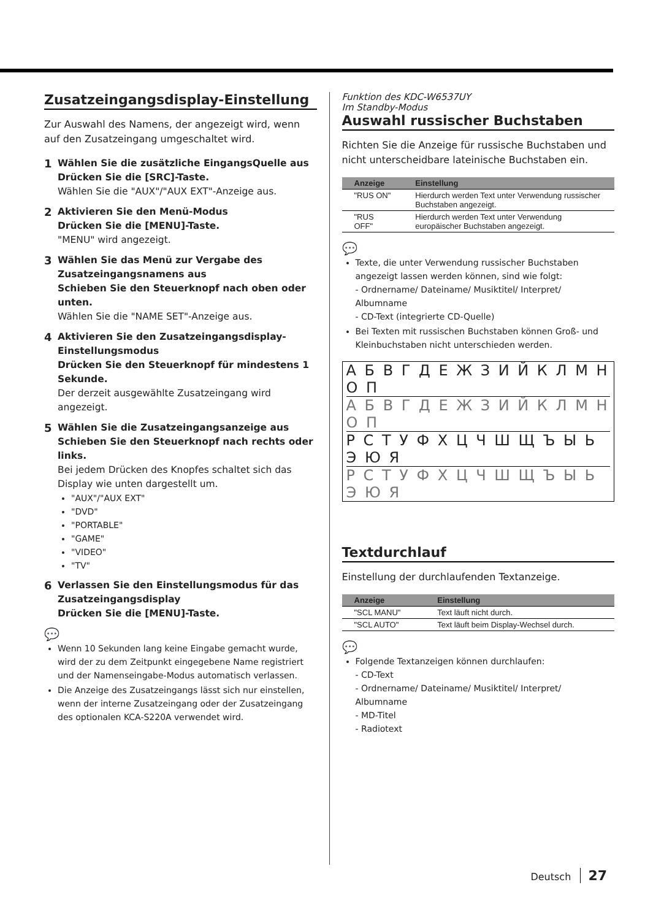Zusatzeingangsdisplay-Einstellung
Zur Auswahl des Namens, der angezeigt wird, wenn auf den Zusatzeingang umgeschaltet wird.
1 Wählen Sie die zusätzliche EingangsQuelle aus
Drücken Sie die [SRC]-Taste.
Wählen Sie die "AUX"/"AUX EXT"-Anzeige aus.
2 Aktivieren Sie den Menü-Modus
Drücken Sie die [MENU]-Taste.
"MENU" wird angezeigt.
3 Wählen Sie das Menü zur Vergabe des Zusatzeingangsnamens aus
Schieben Sie den Steuerknopf nach oben oder unten.
Wählen Sie die "NAME SET"-Anzeige aus.
4 Aktivieren Sie den Zusatzeingangsdisplay-Einstellungsmodus
Drücken Sie den Steuerknopf für mindestens 1 Sekunde.
Der derzeit ausgewählte Zusatzeingang wird angezeigt.
5 Wählen Sie die Zusatzeingangsanzeige aus
Schieben Sie den Steuerknopf nach rechts oder links.
Bei jedem Drücken des Knopfes schaltet sich das Display wie unten dargestellt um.
"AUX"/"AUX EXT"
"DVD"
"PORTABLE"
"GAME"
"VIDEO"
"TV"
6 Verlassen Sie den Einstellungsmodus für das Zusatzeingangsdisplay
Drücken Sie die [MENU]-Taste.
💬
Wenn 10 Sekunden lang keine Eingabe gemacht wurde, wird der zu dem Zeitpunkt eingegebene Name registriert und der Namenseingabe-Modus automatisch verlassen.
Die Anzeige des Zusatzeingangs lässt sich nur einstellen, wenn der interne Zusatzeingang oder der Zusatzeingang des optionalen KCA-S220A verwendet wird.
Funktion des KDC-W6537UY
Im Standby-Modus
Auswahl russischer Buchstaben
Richten Sie die Anzeige für russische Buchstaben und nicht unterscheidbare lateinische Buchstaben ein.
| Anzeige | Einstellung |
| --- | --- |
| "RUS ON" | Hierdurch werden Text unter Verwendung russischer Buchstaben angezeigt. |
| "RUS OFF" | Hierdurch werden Text unter Verwendung europäischer Buchstaben angezeigt. |
💬
Texte, die unter Verwendung russischer Buchstaben angezeigt lassen werden können, sind wie folgt:
- Ordnername/ Dateiname/ Musiktitel/ Interpret/ Albumname
- CD-Text (integrierte CD-Quelle)
Bei Texten mit russischen Buchstaben können Groß- und Kleinbuchstaben nicht unterschieden werden.
А Б В Г Д Е Ж З И Й К Л М Н О П
А Б В Г Д Е Ж З И Й К Л М Н О П
Р С Т У Ф Х Ц Ч Ш Щ Ъ Ы Ь Э Ю Я
Р С Т У Ф Х Ц Ч Ш Щ Ъ Ы Ь Э Ю Я
Textdurchlauf
Einstellung der durchlaufenden Textanzeige.
| Anzeige | Einstellung |
| --- | --- |
| "SCL MANU" | Text läuft nicht durch. |
| "SCL AUTO" | Text läuft beim Display-Wechsel durch. |
💬
Folgende Textanzeigen können durchlaufen:
- CD-Text
- Ordnername/ Dateiname/ Musiktitel/ Interpret/ Albumname
- MD-Titel
- Radiotext
Deutsch 27